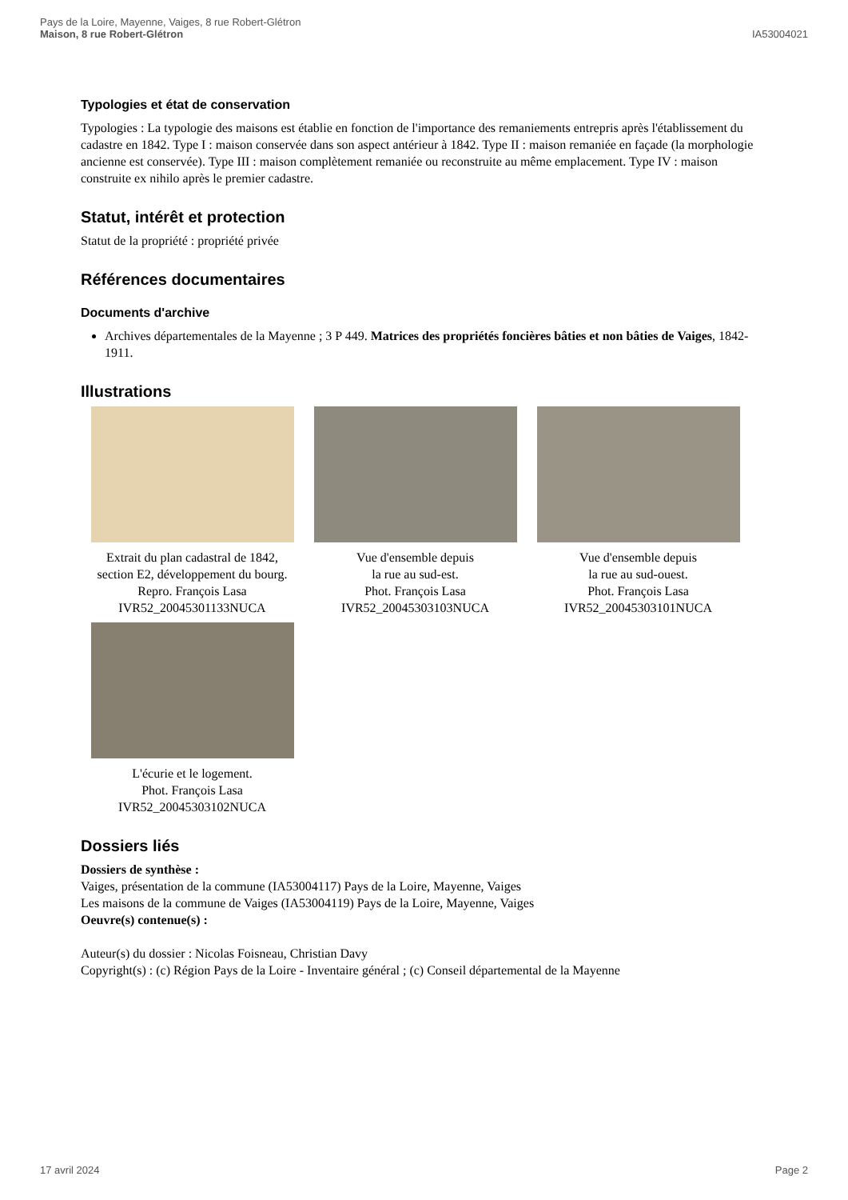Pays de la Loire, Mayenne, Vaiges, 8 rue Robert-Glétron
Maison, 8 rue Robert-Glétron
IA53004021
Typologies et état de conservation
Typologies : La typologie des maisons est établie en fonction de l'importance des remaniements entrepris après l'établissement du cadastre en 1842. Type I : maison conservée dans son aspect antérieur à 1842. Type II : maison remaniée en façade (la morphologie ancienne est conservée). Type III : maison complètement remaniée ou reconstruite au même emplacement. Type IV : maison construite ex nihilo après le premier cadastre.
Statut, intérêt et protection
Statut de la propriété : propriété privée
Références documentaires
Documents d'archive
Archives départementales de la Mayenne ; 3 P 449. Matrices des propriétés foncières bâties et non bâties de Vaiges, 1842-1911.
Illustrations
Extrait du plan cadastral de 1842, section E2, développement du bourg.
Repro. François Lasa
IVR52_20045301133NUCA
Vue d'ensemble depuis
la rue au sud-est.
Phot. François Lasa
IVR52_20045303103NUCA
Vue d'ensemble depuis
la rue au sud-ouest.
Phot. François Lasa
IVR52_20045303101NUCA
L'écurie et le logement.
Phot. François Lasa
IVR52_20045303102NUCA
Dossiers liés
Dossiers de synthèse :
Vaiges, présentation de la commune (IA53004117) Pays de la Loire, Mayenne, Vaiges
Les maisons de la commune de Vaiges (IA53004119) Pays de la Loire, Mayenne, Vaiges
Oeuvre(s) contenue(s) :
Auteur(s) du dossier : Nicolas Foisneau, Christian Davy
Copyright(s) : (c) Région Pays de la Loire - Inventaire général ; (c) Conseil départemental de la Mayenne
17 avril 2024 Page 2